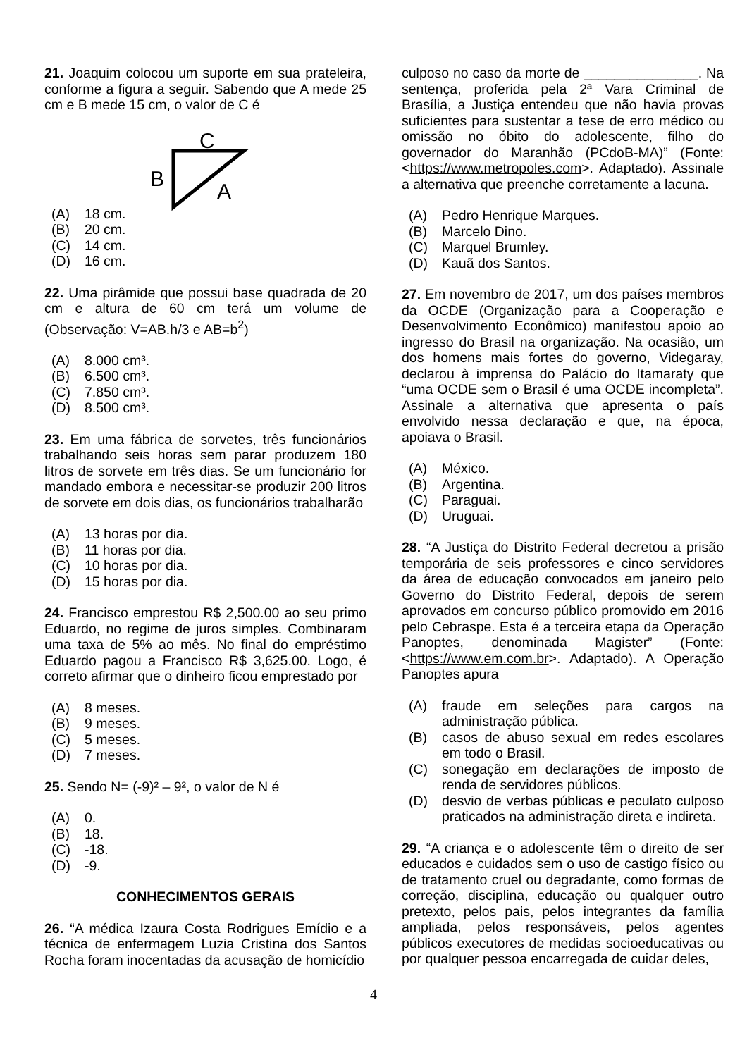21. Joaquim colocou um suporte em sua prateleira, conforme a figura a seguir. Sabendo que A mede 25 cm e B mede 15 cm, o valor de C é
C
B
A
(A) 18 cm.
(B) 20 cm.
(C) 14 cm.
(D) 16 cm.
22. Uma pirâmide que possui base quadrada de 20 cm e altura de 60 cm terá um volume de (Observação: V=AB.h/3 e AB=b<sup>2</sup>)
(A) 8.000 cm³.
(B) 6.500 cm³.
(C) 7.850 cm³.
(D) 8.500 cm³.
23. Em uma fábrica de sorvetes, três funcionários trabalhando seis horas sem parar produzem 180 litros de sorvete em três dias. Se um funcionário for mandado embora e necessitar-se produzir 200 litros de sorvete em dois dias, os funcionários trabalharão
(A) 13 horas por dia.
(B) 11 horas por dia.
(C) 10 horas por dia.
(D) 15 horas por dia.
24. Francisco emprestou R$ 2,500.00 ao seu primo Eduardo, no regime de juros simples. Combinaram uma taxa de 5% ao mês. No final do empréstimo Eduardo pagou a Francisco R$ 3,625.00. Logo, é correto afirmar que o dinheiro ficou emprestado por
(A) 8 meses.
(B) 9 meses.
(C) 5 meses.
(D) 7 meses.
25. Sendo N= (-9)² – 9², o valor de N é
(A) 0.
(B) 18.
(C) -18.
(D) -9.
CONHECIMENTOS GERAIS
26. “A médica Izaura Costa Rodrigues Emídio e a técnica de enfermagem Luzia Cristina dos Santos Rocha foram inocentadas da acusação de homicídio
culposo no caso da morte de _______________. Na sentença, proferida pela 2ª Vara Criminal de Brasília, a Justiça entendeu que não havia provas suficientes para sustentar a tese de erro médico ou omissão no óbito do adolescente, filho do governador do Maranhão (PCdoB-MA)” (Fonte: <https://www.metropoles.com>. Adaptado). Assinale a alternativa que preenche corretamente a lacuna.
(A) Pedro Henrique Marques.
(B) Marcelo Dino.
(C) Marquel Brumley.
(D) Kauã dos Santos.
27. Em novembro de 2017, um dos países membros da OCDE (Organização para a Cooperação e Desenvolvimento Econômico) manifestou apoio ao ingresso do Brasil na organização. Na ocasião, um dos homens mais fortes do governo, Videgaray, declarou à imprensa do Palácio do Itamaraty que “uma OCDE sem o Brasil é uma OCDE incompleta”. Assinale a alternativa que apresenta o país envolvido nessa declaração e que, na época, apoiava o Brasil.
(A) México.
(B) Argentina.
(C) Paraguai.
(D) Uruguai.
28. “A Justiça do Distrito Federal decretou a prisão temporária de seis professores e cinco servidores da área de educação convocados em janeiro pelo Governo do Distrito Federal, depois de serem aprovados em concurso público promovido em 2016 pelo Cebraspe. Esta é a terceira etapa da Operação Panoptes, denominada Magister” (Fonte: <https://www.em.com.br>. Adaptado). A Operação Panoptes apura
(A) fraude em seleções para cargos na administração pública.
(B) casos de abuso sexual em redes escolares em todo o Brasil.
(C) sonegação em declarações de imposto de renda de servidores públicos.
(D) desvio de verbas públicas e peculato culposo praticados na administração direta e indireta.
29. “A criança e o adolescente têm o direito de ser educados e cuidados sem o uso de castigo físico ou de tratamento cruel ou degradante, como formas de correção, disciplina, educação ou qualquer outro pretexto, pelos pais, pelos integrantes da família ampliada, pelos responsáveis, pelos agentes públicos executores de medidas socioeducativas ou por qualquer pessoa encarregada de cuidar deles,
4